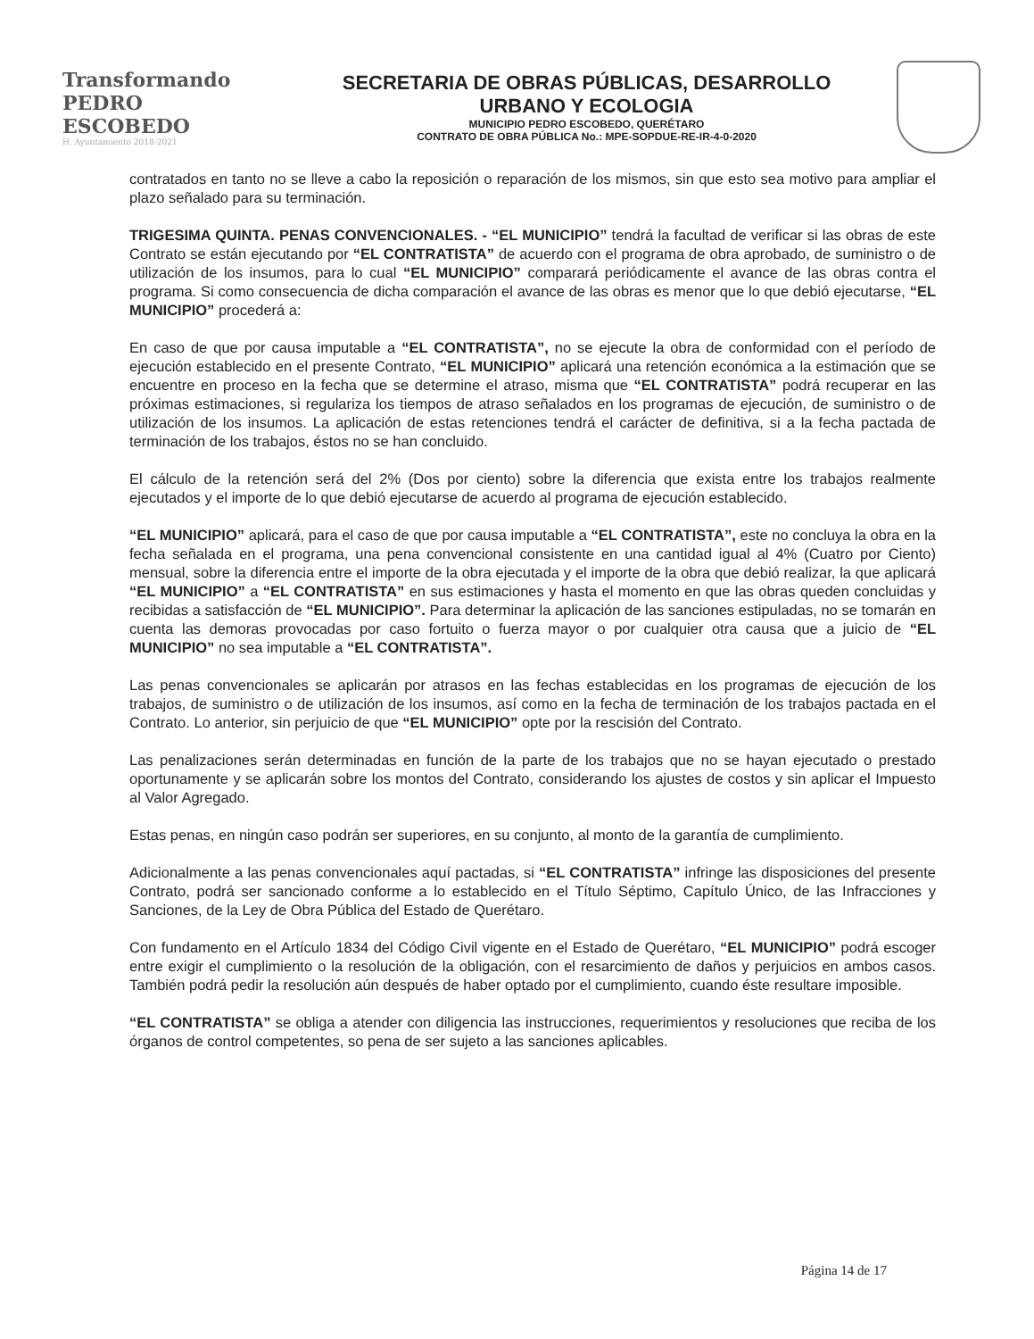Transformando
PEDRO ESCOBEDO
H. Ayuntamiento 2018-2021
SECRETARIA DE OBRAS PÚBLICAS, DESARROLLO
URBANO Y ECOLOGIA
MUNICIPIO PEDRO ESCOBEDO, QUERÉTARO
CONTRATO DE OBRA PÚBLICA No.: MPE-SOPDUE-RE-IR-4-0-2020
contratados en tanto no se lleve a cabo la reposición o reparación de los mismos, sin que esto sea motivo para ampliar el plazo señalado para su terminación.
TRIGESIMA QUINTA. PENAS CONVENCIONALES. - “EL MUNICIPIO” tendrá la facultad de verificar si las obras de este Contrato se están ejecutando por “EL CONTRATISTA” de acuerdo con el programa de obra aprobado, de suministro o de utilización de los insumos, para lo cual “EL MUNICIPIO” comparará periódicamente el avance de las obras contra el programa. Si como consecuencia de dicha comparación el avance de las obras es menor que lo que debió ejecutarse, “EL MUNICIPIO” procederá a:
En caso de que por causa imputable a “EL CONTRATISTA”, no se ejecute la obra de conformidad con el período de ejecución establecido en el presente Contrato, “EL MUNICIPIO” aplicará una retención económica a la estimación que se encuentre en proceso en la fecha que se determine el atraso, misma que “EL CONTRATISTA” podrá recuperar en las próximas estimaciones, si regulariza los tiempos de atraso señalados en los programas de ejecución, de suministro o de utilización de los insumos. La aplicación de estas retenciones tendrá el carácter de definitiva, si a la fecha pactada de terminación de los trabajos, éstos no se han concluido.
El cálculo de la retención será del 2% (Dos por ciento) sobre la diferencia que exista entre los trabajos realmente ejecutados y el importe de lo que debió ejecutarse de acuerdo al programa de ejecución establecido.
“EL MUNICIPIO” aplicará, para el caso de que por causa imputable a “EL CONTRATISTA”, este no concluya la obra en la fecha señalada en el programa, una pena convencional consistente en una cantidad igual al 4% (Cuatro por Ciento) mensual, sobre la diferencia entre el importe de la obra ejecutada y el importe de la obra que debió realizar, la que aplicará “EL MUNICIPIO” a “EL CONTRATISTA” en sus estimaciones y hasta el momento en que las obras queden concluidas y recibidas a satisfacción de “EL MUNICIPIO”. Para determinar la aplicación de las sanciones estipuladas, no se tomarán en cuenta las demoras provocadas por caso fortuito o fuerza mayor o por cualquier otra causa que a juicio de “EL MUNICIPIO” no sea imputable a “EL CONTRATISTA”.
Las penas convencionales se aplicarán por atrasos en las fechas establecidas en los programas de ejecución de los trabajos, de suministro o de utilización de los insumos, así como en la fecha de terminación de los trabajos pactada en el Contrato. Lo anterior, sin perjuicio de que “EL MUNICIPIO” opte por la rescisión del Contrato.
Las penalizaciones serán determinadas en función de la parte de los trabajos que no se hayan ejecutado o prestado oportunamente y se aplicarán sobre los montos del Contrato, considerando los ajustes de costos y sin aplicar el Impuesto al Valor Agregado.
Estas penas, en ningún caso podrán ser superiores, en su conjunto, al monto de la garantía de cumplimiento.
Adicionalmente a las penas convencionales aquí pactadas, si “EL CONTRATISTA” infringe las disposiciones del presente Contrato, podrá ser sancionado conforme a lo establecido en el Título Séptimo, Capítulo Único, de las Infracciones y Sanciones, de la Ley de Obra Pública del Estado de Querétaro.
Con fundamento en el Artículo 1834 del Código Civil vigente en el Estado de Querétaro, “EL MUNICIPIO” podrá escoger entre exigir el cumplimiento o la resolución de la obligación, con el resarcimiento de daños y perjuicios en ambos casos. También podrá pedir la resolución aún después de haber optado por el cumplimiento, cuando éste resultare imposible.
“EL CONTRATISTA” se obliga a atender con diligencia las instrucciones, requerimientos y resoluciones que reciba de los órganos de control competentes, so pena de ser sujeto a las sanciones aplicables.
Página 14 de 17